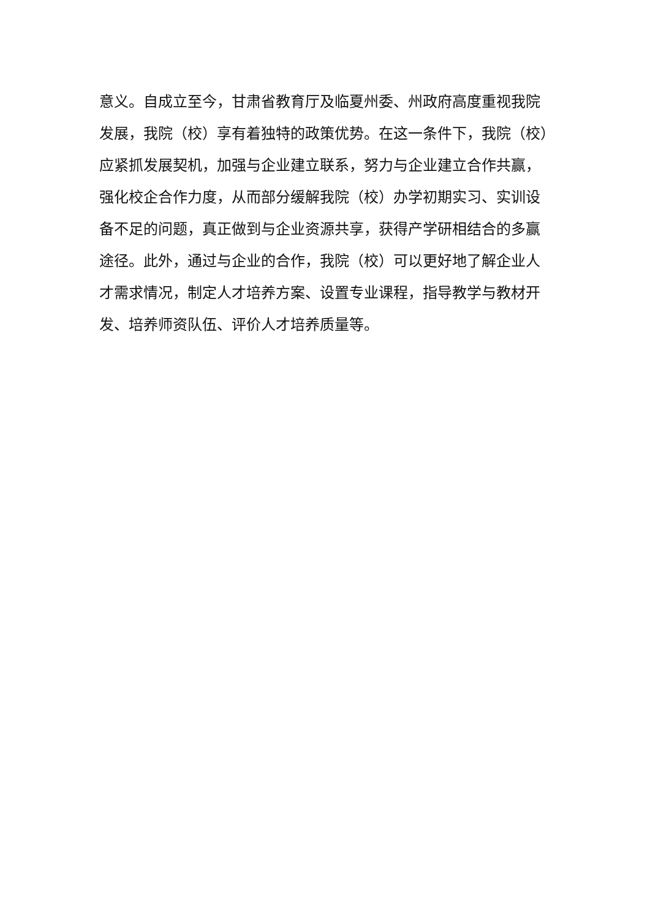意义。自成立至今，甘肃省教育厅及临夏州委、州政府高度重视我院
发展，我院（校）享有着独特的政策优势。在这一条件下，我院（校）
应紧抓发展契机，加强与企业建立联系，努力与企业建立合作共赢，
强化校企合作力度，从而部分缓解我院（校）办学初期实习、实训设
备不足的问题，真正做到与企业资源共享，获得产学研相结合的多赢
途径。此外，通过与企业的合作，我院（校）可以更好地了解企业人
才需求情况，制定人才培养方案、设置专业课程，指导教学与教材开
发、培养师资队伍、评价人才培养质量等。